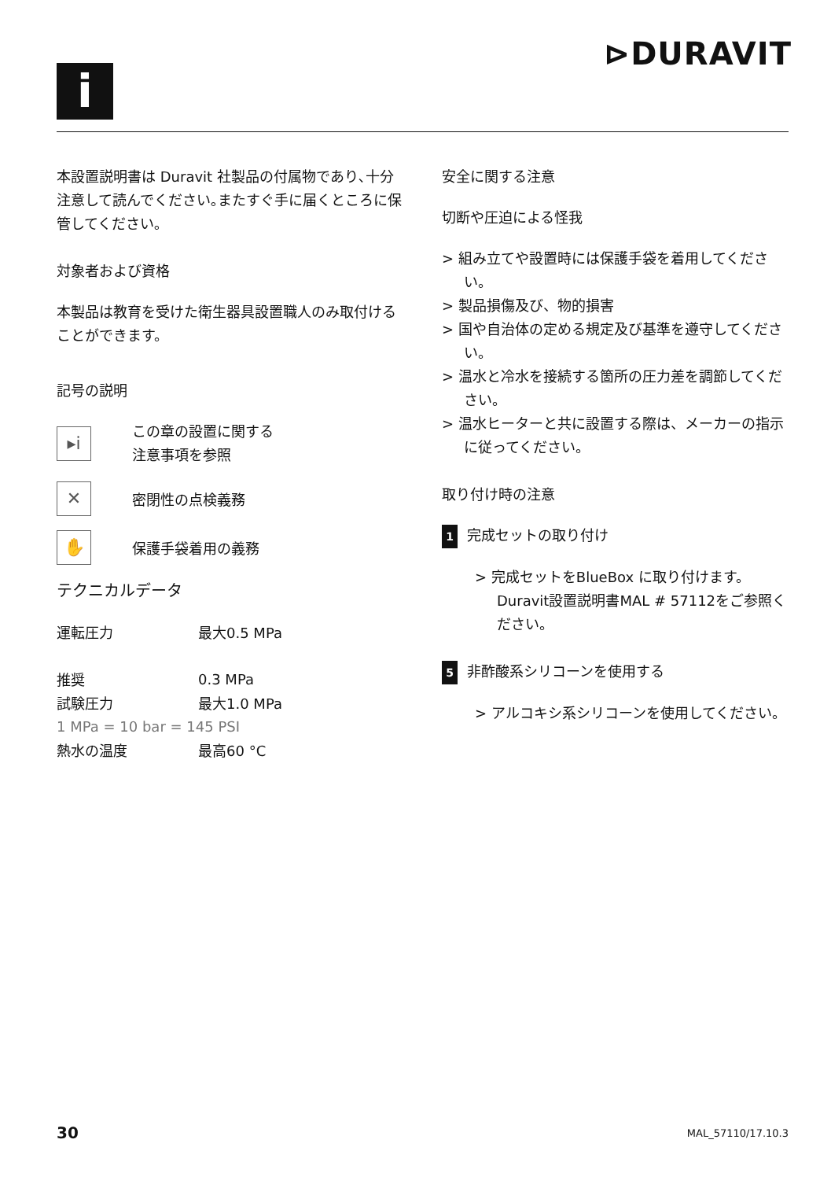⊳DURAVIT
i
本設置説明書は Duravit 社製品の付属物であり､十分注意して読んでください｡またすぐ手に届くところに保管してください｡
対象者および資格
本製品は教育を受けた衛生器具設置職人のみ取付けることができます。
記号の説明
▸i
この章の設置に関する
注意事項を参照
✕
密閉性の点検義務
✋
保護手袋着用の義務
テクニカルデータ
| 運転圧力 | 最大0.5 MPa |
| 推奨 | 0.3 MPa |
| 試験圧力 | 最大1.0 MPa |
| 1 MPa = 10 bar = 145 PSI | |
| 熱水の温度 | 最高60 °C |
安全に関する注意
切断や圧迫による怪我
> 組み立てや設置時には保護手袋を着用してください。
> 製品損傷及び、物的損害
> 国や自治体の定める規定及び基準を遵守してください。
> 温水と冷水を接続する箇所の圧力差を調節してください。
> 温水ヒーターと共に設置する際は、メーカーの指示に従ってください。
取り付け時の注意
1 完成セットの取り付け
> 完成セットをBlueBox に取り付けます。Duravit設置説明書MAL # 57112をご参照ください。
5 非酢酸系シリコーンを使用する
> アルコキシ系シリコーンを使用してください。
30 MAL_57110/17.10.3